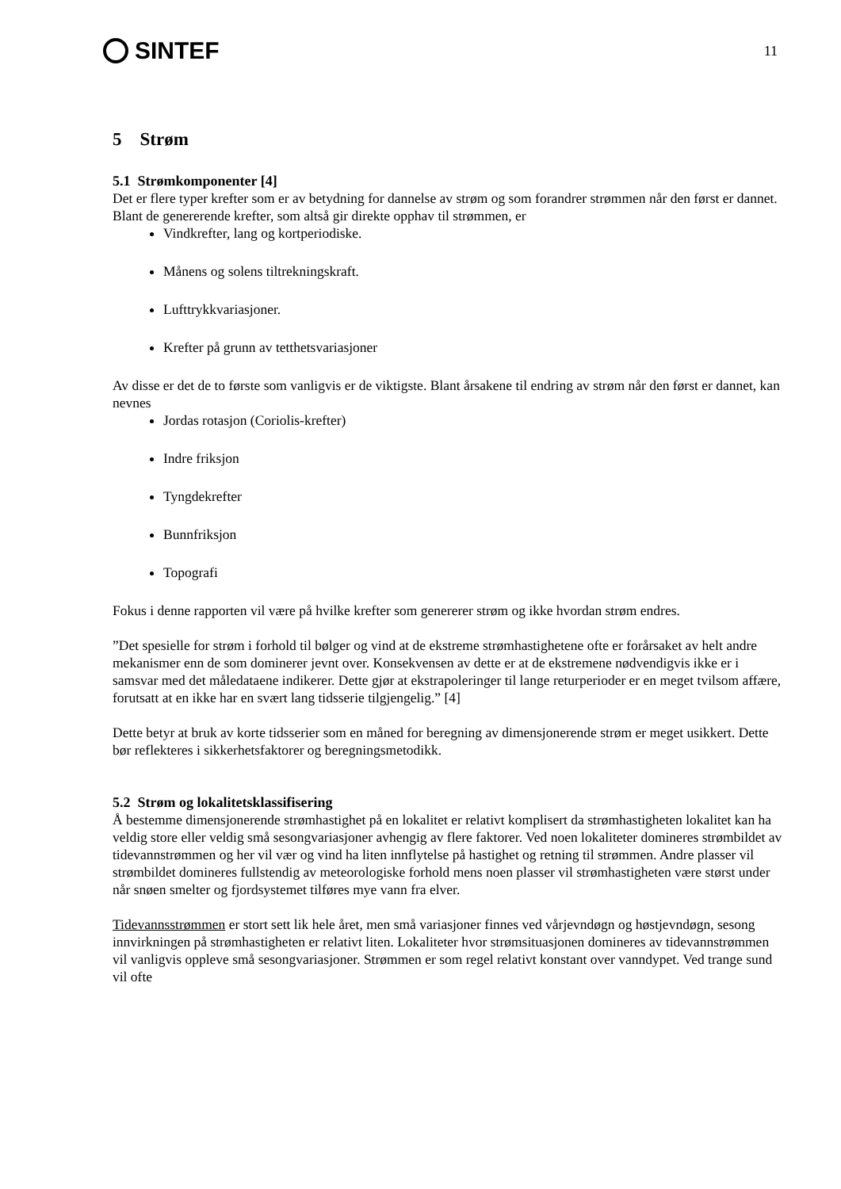SINTEF
11
5 Strøm
5.1 Strømkomponenter [4]
Det er flere typer krefter som er av betydning for dannelse av strøm og som forandrer strømmen når den først er dannet. Blant de genererende krefter, som altså gir direkte opphav til strømmen, er
Vindkrefter, lang og kortperiodiske.
Månens og solens tiltrekningskraft.
Lufttrykkvariasjoner.
Krefter på grunn av tetthetsvariasjoner
Av disse er det de to første som vanligvis er de viktigste. Blant årsakene til endring av strøm når den først er dannet, kan nevnes
Jordas rotasjon (Coriolis-krefter)
Indre friksjon
Tyngdekrefter
Bunnfriksjon
Topografi
Fokus i denne rapporten vil være på hvilke krefter som genererer strøm og ikke hvordan strøm endres.
”Det spesielle for strøm i forhold til bølger og vind at de ekstreme strømhastighetene ofte er forårsaket av helt andre mekanismer enn de som dominerer jevnt over. Konsekvensen av dette er at de ekstremene nødvendigvis ikke er i samsvar med det måledataene indikerer. Dette gjør at ekstrapoleringer til lange returperioder er en meget tvilsom affære, forutsatt at en ikke har en svært lang tidsserie tilgjengelig.” [4]
Dette betyr at bruk av korte tidsserier som en måned for beregning av dimensjonerende strøm er meget usikkert. Dette bør reflekteres i sikkerhetsfaktorer og beregningsmetodikk.
5.2 Strøm og lokalitetsklassifisering
Å bestemme dimensjonerende strømhastighet på en lokalitet er relativt komplisert da strømhastigheten lokalitet kan ha veldig store eller veldig små sesongvariasjoner avhengig av flere faktorer. Ved noen lokaliteter domineres strømbildet av tidevannstrømmen og her vil vær og vind ha liten innflytelse på hastighet og retning til strømmen. Andre plasser vil strømbildet domineres fullstendig av meteorologiske forhold mens noen plasser vil strømhastigheten være størst under når snøen smelter og fjordsystemet tilføres mye vann fra elver.
Tidevannsstrømmen er stort sett lik hele året, men små variasjoner finnes ved vårjevndøgn og høstjevndøgn, sesong innvirkningen på strømhastigheten er relativt liten. Lokaliteter hvor strømsituasjonen domineres av tidevannstrømmen vil vanligvis oppleve små sesongvariasjoner. Strømmen er som regel relativt konstant over vanndypet. Ved trange sund vil ofte